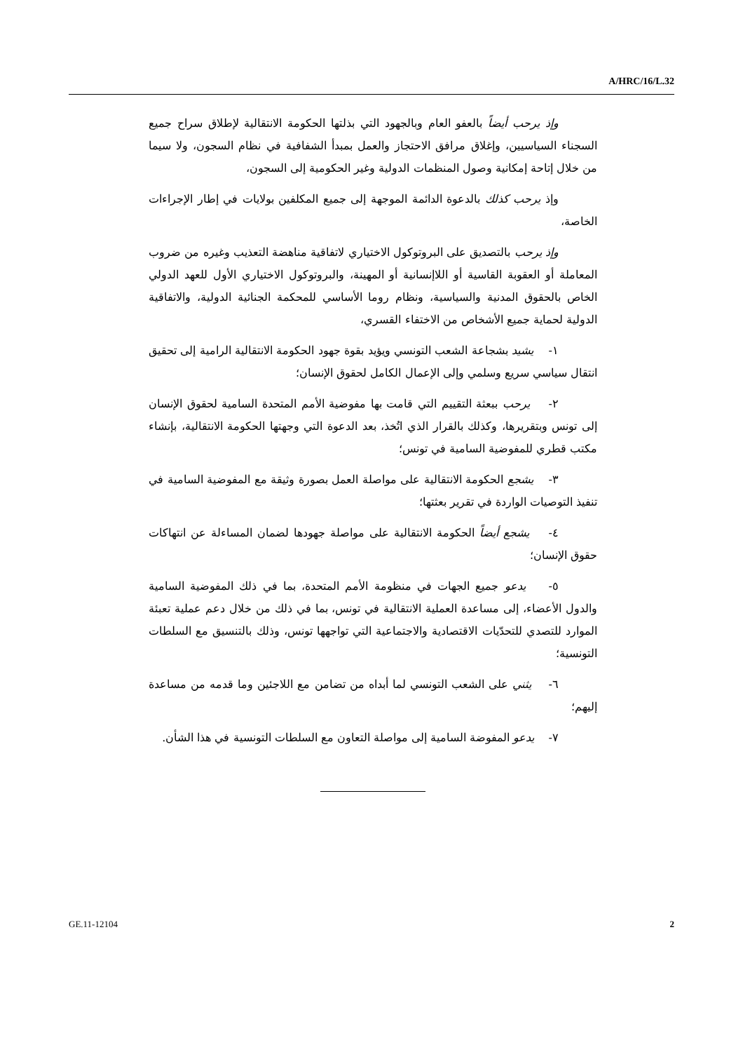A/HRC/16/L.32
وإذ يرحب أيضاً بالعفو العام وبالجهود التي بذلتها الحكومة الانتقالية لإطلاق سراح جميع السجناء السياسيين، وإغلاق مرافق الاحتجاز والعمل بمبدأ الشفافية في نظام السجون، ولا سيما من خلال إتاحة إمكانية وصول المنظمات الدولية وغير الحكومية إلى السجون،
وإذ يرحب كذلك بالدعوة الدائمة الموجهة إلى جميع المكلفين بولايات في إطار الإجراءات الخاصة،
وإذ يرحب بالتصديق على البروتوكول الاختياري لاتفاقية مناهضة التعذيب وغيره من ضروب المعاملة أو العقوبة القاسية أو اللاإنسانية أو المهينة، والبروتوكول الاختياري الأول للعهد الدولي الخاص بالحقوق المدنية والسياسية، ونظام روما الأساسي للمحكمة الجنائية الدولية، والاتفاقية الدولية لحماية جميع الأشخاص من الاختفاء القسري،
١- يشيد بشجاعة الشعب التونسي ويؤيد بقوة جهود الحكومة الانتقالية الرامية إلى تحقيق انتقال سياسي سريع وسلمي وإلى الإعمال الكامل لحقوق الإنسان؛
٢- يرحب ببعثة التقييم التي قامت بها مفوضية الأمم المتحدة السامية لحقوق الإنسان إلى تونس وبتقريرها، وكذلك بالقرار الذي اتُخذ، بعد الدعوة التي وجهتها الحكومة الانتقالية، بإنشاء مكتب قطري للمفوضية السامية في تونس؛
٣- يشجع الحكومة الانتقالية على مواصلة العمل بصورة وثيقة مع المفوضية السامية في تنفيذ التوصيات الواردة في تقرير بعثتها؛
٤- يشجع أيضاً الحكومة الانتقالية على مواصلة جهودها لضمان المساءلة عن انتهاكات حقوق الإنسان؛
٥- يدعو جميع الجهات في منظومة الأمم المتحدة، بما في ذلك المفوضية السامية والدول الأعضاء، إلى مساعدة العملية الانتقالية في تونس، بما في ذلك من خلال دعم عملية تعبئة الموارد للتصدي للتحدّيات الاقتصادية والاجتماعية التي تواجهها تونس، وذلك بالتنسيق مع السلطات التونسية؛
٦- يثني على الشعب التونسي لما أبداه من تضامن مع اللاجئين وما قدمه من مساعدة إليهم؛
٧- يدعو المفوضة السامية إلى مواصلة التعاون مع السلطات التونسية في هذا الشأن.
GE.11-12104 2